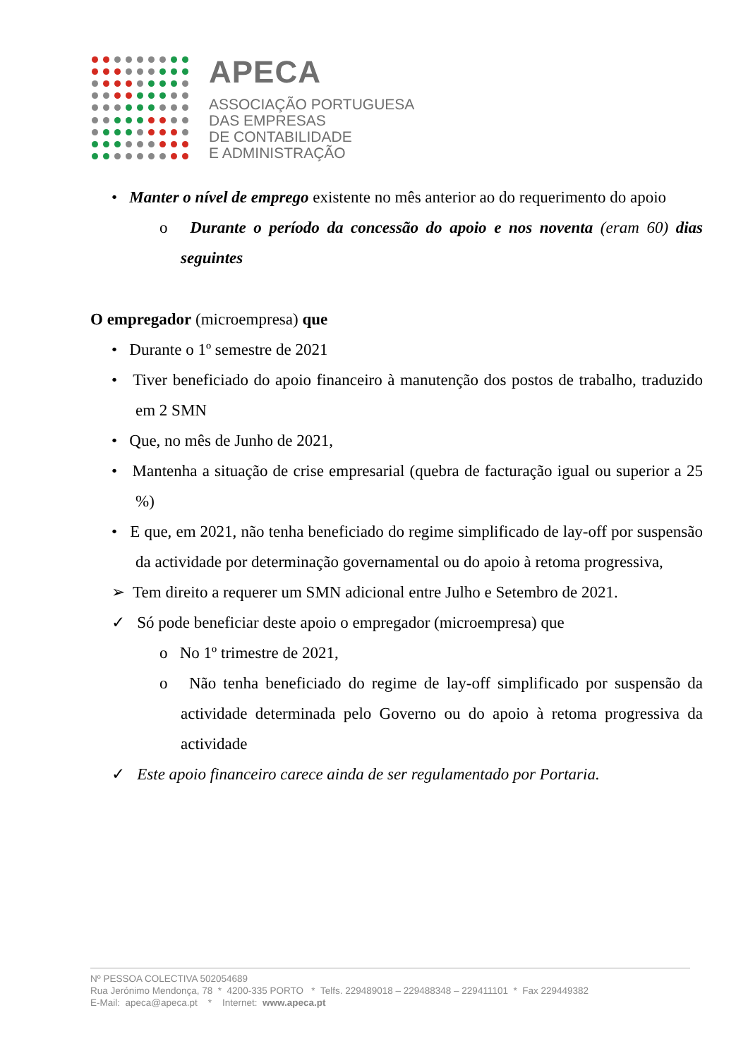APECA
ASSOCIAÇÃO PORTUGUESA
DAS EMPRESAS
DE CONTABILIDADE
E ADMINISTRAÇÃO
• Manter o nível de emprego existente no mês anterior ao do requerimento do apoio
o Durante o período da concessão do apoio e nos noventa (eram 60) dias seguintes
O empregador (microempresa) que
• Durante o 1º semestre de 2021
• Tiver beneficiado do apoio financeiro à manutenção dos postos de trabalho, traduzido em 2 SMN
• Que, no mês de Junho de 2021,
• Mantenha a situação de crise empresarial (quebra de facturação igual ou superior a 25 %)
• E que, em 2021, não tenha beneficiado do regime simplificado de lay-off por suspensão da actividade por determinação governamental ou do apoio à retoma progressiva,
➢ Tem direito a requerer um SMN adicional entre Julho e Setembro de 2021.
✓ Só pode beneficiar deste apoio o empregador (microempresa) que
o No 1º trimestre de 2021,
o Não tenha beneficiado do regime de lay-off simplificado por suspensão da actividade determinada pelo Governo ou do apoio à retoma progressiva da actividade
✓ Este apoio financeiro carece ainda de ser regulamentado por Portaria.
Nº PESSOA COLECTIVA 502054689
Rua Jerónimo Mendonça, 78 * 4200-335 PORTO * Telfs. 229489018 – 229488348 – 229411101 * Fax 229449382
E-Mail: apeca@apeca.pt * Internet: www.apeca.pt